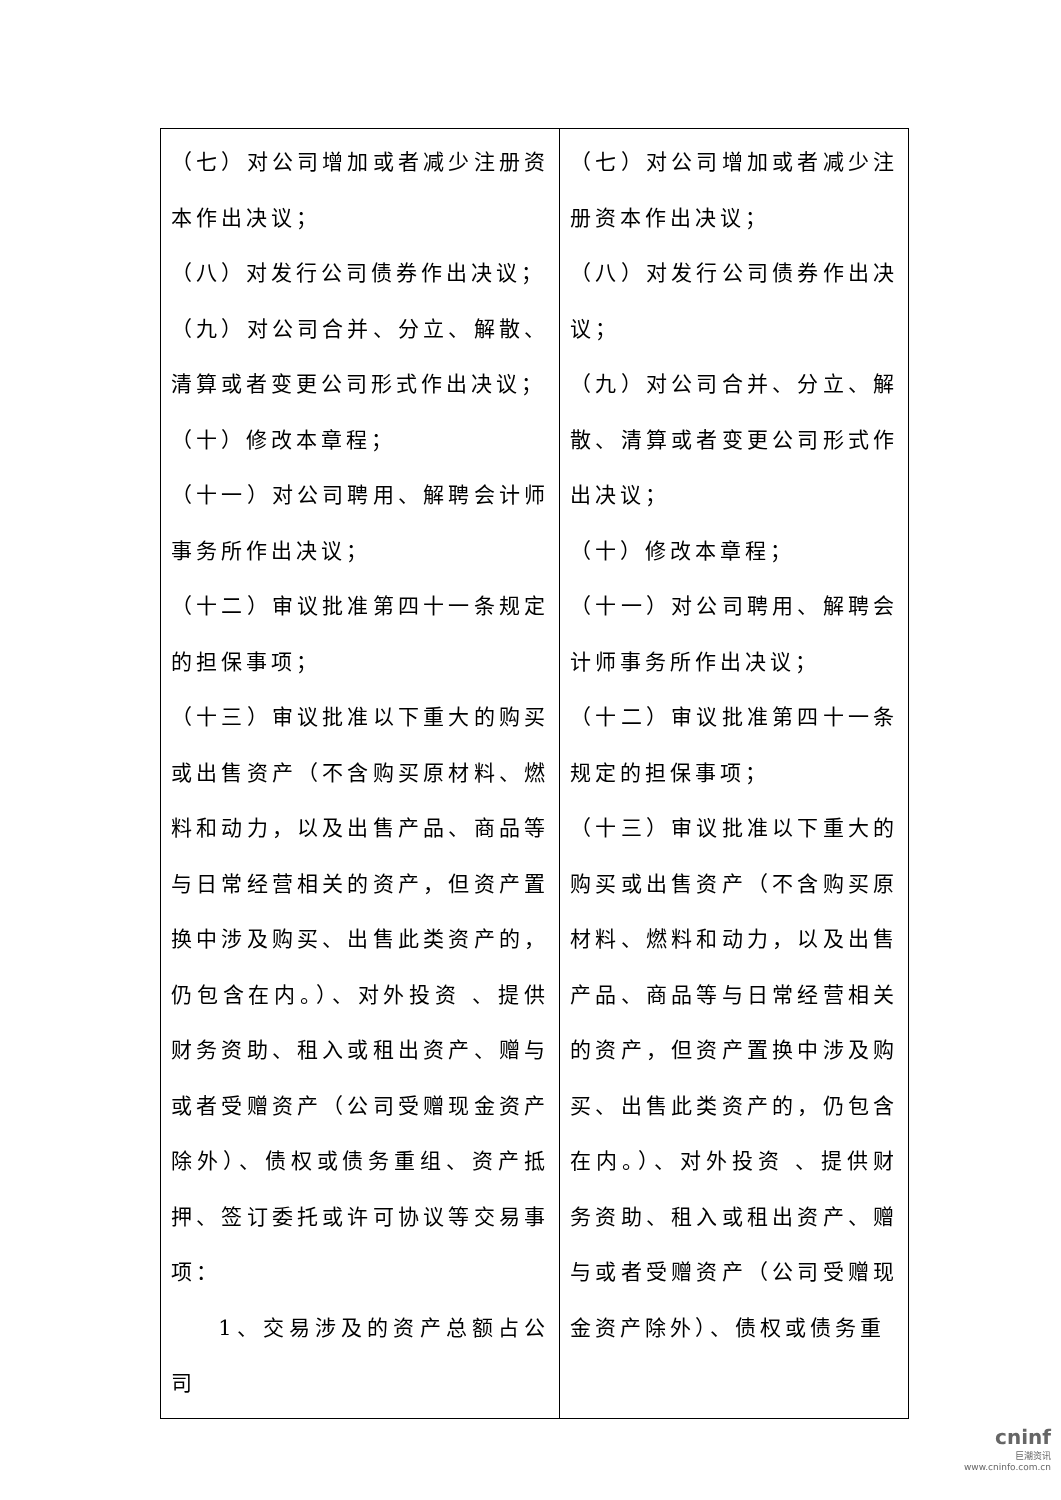| （七）对公司增加或者减少注册资本作出决议； （八）对发行公司债券作出决议； （九）对公司合并、分立、解散、清算或者变更公司形式作出决议； （十）修改本章程； （十一）对公司聘用、解聘会计师事务所作出决议； （十二）审议批准第四十一条规定的担保事项； （十三）审议批准以下重大的购买或出售资产（不含购买原材料、燃料和动力，以及出售产品、商品等与日常经营相关的资产，但资产置换中涉及购买、出售此类资产的，仍包含在内。）、对外投资 、提供财务资助、租入或租出资产、赠与或者受赠资产（公司受赠现金资产除外）、债权或债务重组、资产抵押、签订委托或许可协议等交易事项： 1、交易涉及的资产总额占公司 | （七）对公司增加或者减少注册资本作出决议； （八）对发行公司债券作出决议； （九）对公司合并、分立、解散、清算或者变更公司形式作出决议； （十）修改本章程； （十一）对公司聘用、解聘会计师事务所作出决议； （十二）审议批准第四十一条规定的担保事项； （十三）审议批准以下重大的购买或出售资产（不含购买原材料、燃料和动力，以及出售产品、商品等与日常经营相关的资产，但资产置换中涉及购买、出售此类资产的，仍包含在内。）、对外投资 、提供财务资助、租入或租出资产、赠与或者受赠资产（公司受赠现金资产除外）、债权或债务重 |
cninf
巨潮资讯
www.cninfo.com.cn